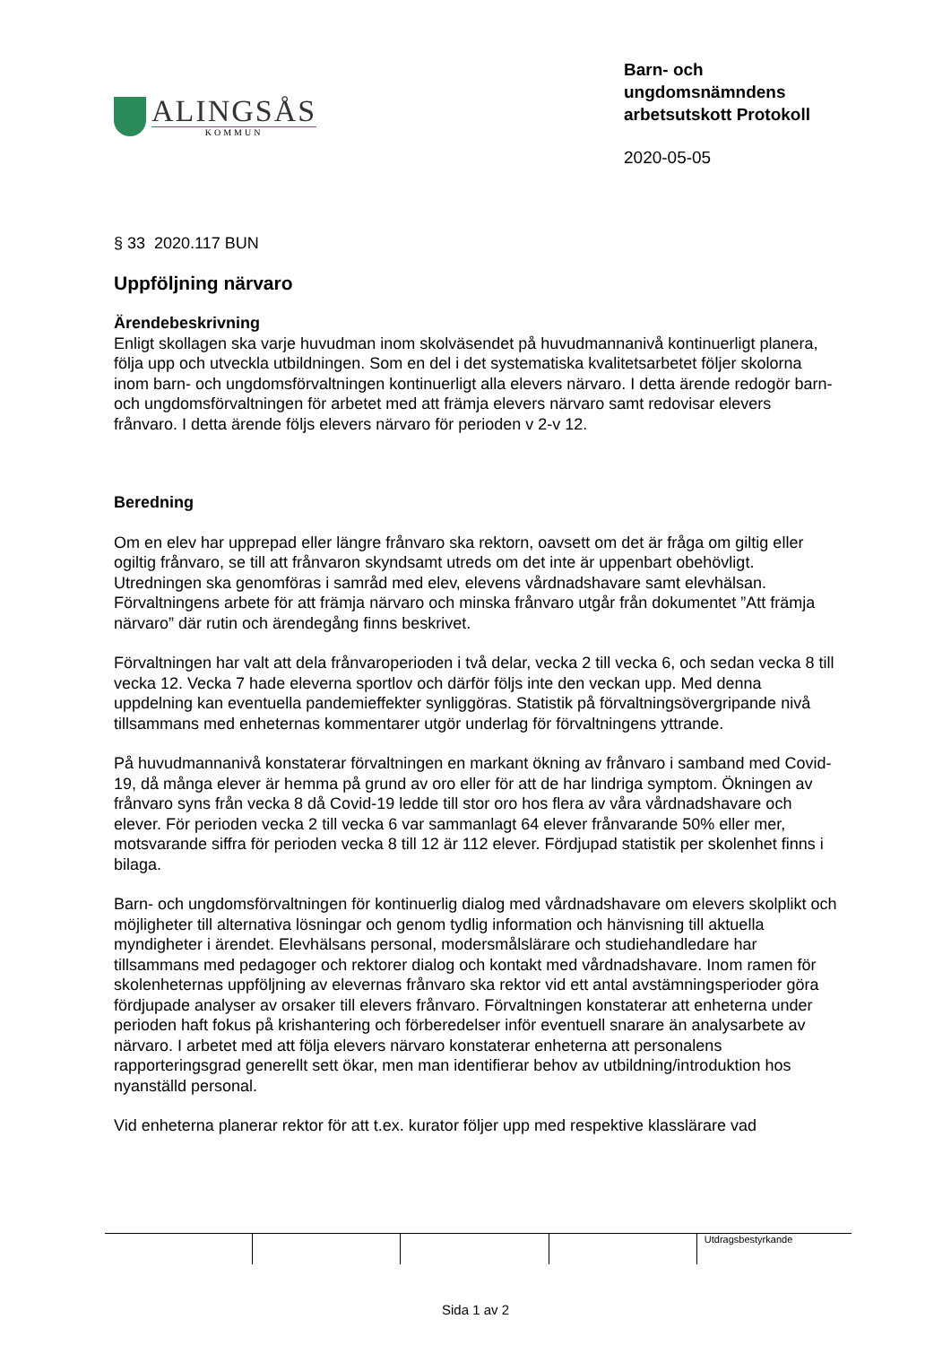ALINGSÅS
KOMMUN
Barn- och ungdomsnämndens arbetsutskott Protokoll
2020-05-05
§ 33 2020.117 BUN
Uppföljning närvaro
Ärendebeskrivning
Enligt skollagen ska varje huvudman inom skolväsendet på huvudmannanivå kontinuerligt planera, följa upp och utveckla utbildningen. Som en del i det systematiska kvalitetsarbetet följer skolorna inom barn- och ungdomsförvaltningen kontinuerligt alla elevers närvaro. I detta ärende redogör barn- och ungdomsförvaltningen för arbetet med att främja elevers närvaro samt redovisar elevers frånvaro. I detta ärende följs elevers närvaro för perioden v 2-v 12.
Beredning
Om en elev har upprepad eller längre frånvaro ska rektorn, oavsett om det är fråga om giltig eller ogiltig frånvaro, se till att frånvaron skyndsamt utreds om det inte är uppenbart obehövligt. Utredningen ska genomföras i samråd med elev, elevens vårdnadshavare samt elevhälsan. Förvaltningens arbete för att främja närvaro och minska frånvaro utgår från dokumentet ”Att främja närvaro” där rutin och ärendegång finns beskrivet.
Förvaltningen har valt att dela frånvaroperioden i två delar, vecka 2 till vecka 6, och sedan vecka 8 till vecka 12. Vecka 7 hade eleverna sportlov och därför följs inte den veckan upp. Med denna uppdelning kan eventuella pandemieffekter synliggöras. Statistik på förvaltningsövergripande nivå tillsammans med enheternas kommentarer utgör underlag för förvaltningens yttrande.
På huvudmannanivå konstaterar förvaltningen en markant ökning av frånvaro i samband med Covid-19, då många elever är hemma på grund av oro eller för att de har lindriga symptom. Ökningen av frånvaro syns från vecka 8 då Covid-19 ledde till stor oro hos flera av våra vårdnadshavare och elever. För perioden vecka 2 till vecka 6 var sammanlagt 64 elever frånvarande 50% eller mer, motsvarande siffra för perioden vecka 8 till 12 är 112 elever. Fördjupad statistik per skolenhet finns i bilaga.
Barn- och ungdomsförvaltningen för kontinuerlig dialog med vårdnadshavare om elevers skolplikt och möjligheter till alternativa lösningar och genom tydlig information och hänvisning till aktuella myndigheter i ärendet. Elevhälsans personal, modersmålslärare och studiehandledare har tillsammans med pedagoger och rektorer dialog och kontakt med vårdnadshavare. Inom ramen för skolenheternas uppföljning av elevernas frånvaro ska rektor vid ett antal avstämningsperioder göra fördjupade analyser av orsaker till elevers frånvaro. Förvaltningen konstaterar att enheterna under perioden haft fokus på krishantering och förberedelser inför eventuell snarare än analysarbete av närvaro. I arbetet med att följa elevers närvaro konstaterar enheterna att personalens rapporteringsgrad generellt sett ökar, men man identifierar behov av utbildning/introduktion hos nyanställd personal.
Vid enheterna planerar rektor för att t.ex. kurator följer upp med respektive klasslärare vad
Utdragsbestyrkande
Sida 1 av 2